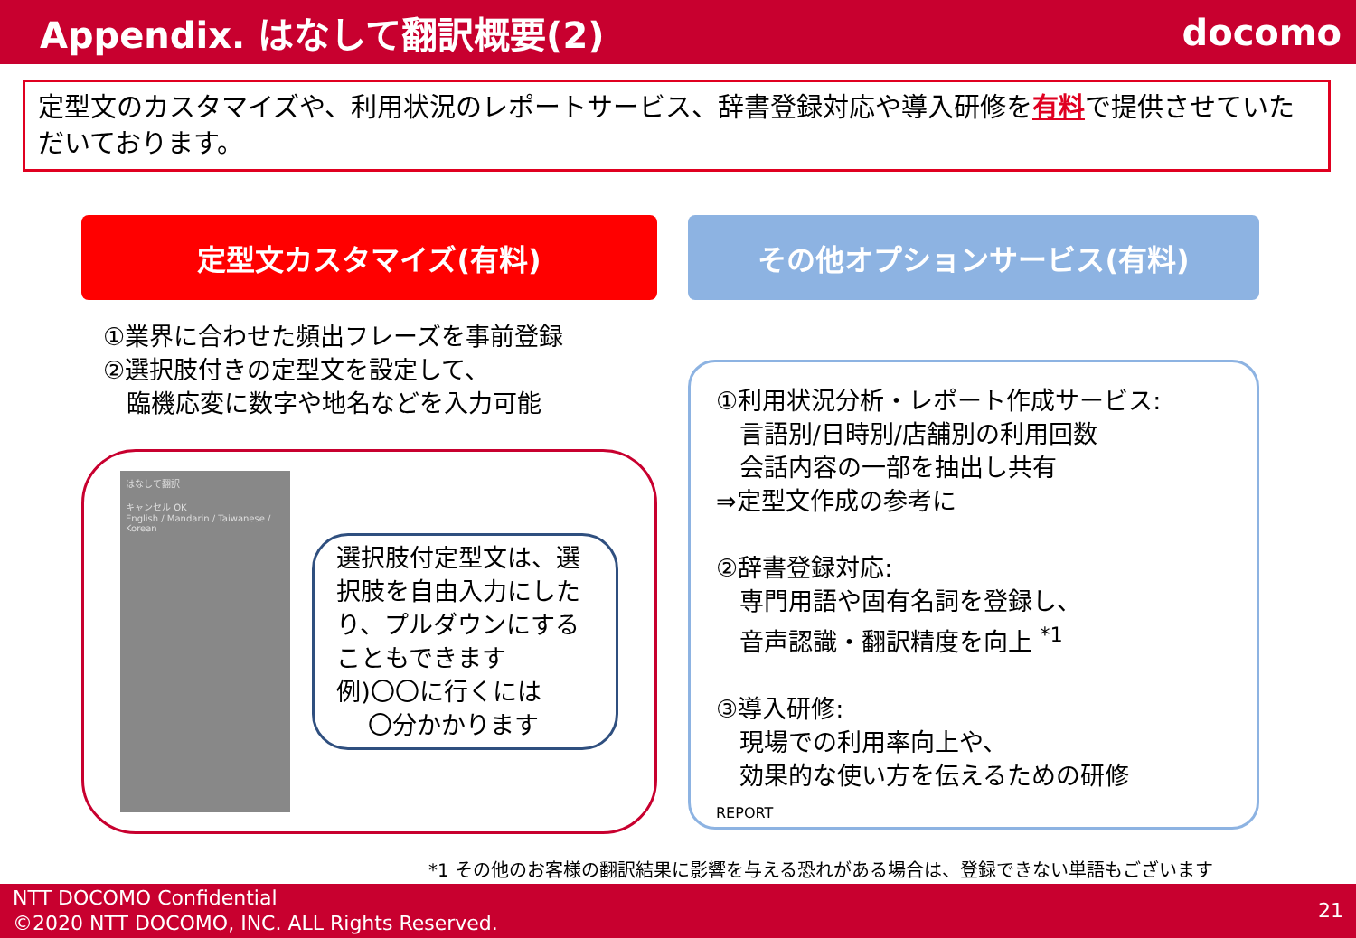Appendix. はなして翻訳概要(2) docomo
定型文のカスタマイズや、利用状況のレポートサービス、辞書登録対応や導入研修を有料で提供させていただいております。
定型文カスタマイズ(有料)
①業界に合わせた頻出フレーズを事前登録
②選択肢付きの定型文を設定して、
臨機応変に数字や地名などを入力可能
はなして翻訳
キャンセル OK
English / Mandarin / Taiwanese / Korean
選択肢付定型文は、選択肢を自由入力にしたり、プルダウンにすることもできます
例)〇〇に行くには
〇分かかります
その他オプションサービス(有料)
①利用状況分析・レポート作成サービス:
言語別/日時別/店舗別の利用回数
会話内容の一部を抽出し共有
⇒定型文作成の参考に
②辞書登録対応:
専門用語や固有名詞を登録し、
音声認識・翻訳精度を向上 <sup>*1</sup>
③導入研修:
現場での利用率向上や、
効果的な使い方を伝えるための研修
REPORT
*1 その他のお客様の翻訳結果に影響を与える恐れがある場合は、登録できない単語もございます
NTT DOCOMO Confidential
©2020 NTT DOCOMO, INC. ALL Rights Reserved.
21